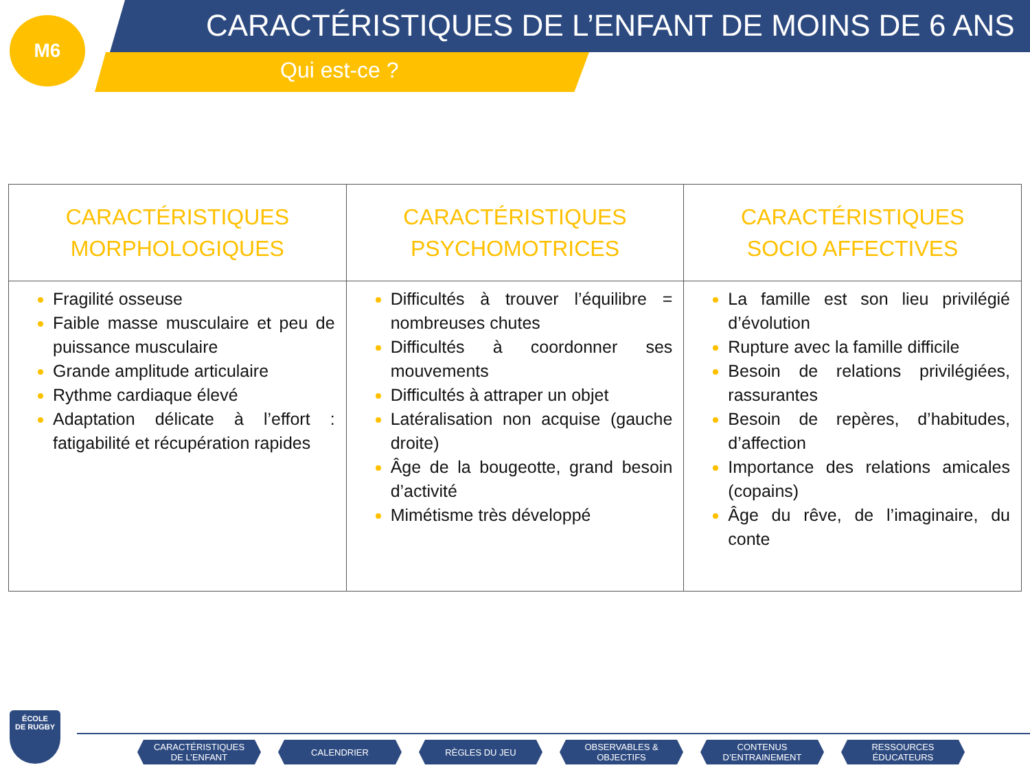M6
CARACTÉRISTIQUES DE L’ENFANT DE MOINS DE 6 ANS
Qui est-ce ?
| CARACTÉRISTIQUES MORPHOLOGIQUES | CARACTÉRISTIQUES PSYCHOMOTRICES | CARACTÉRISTIQUES SOCIO AFFECTIVES |
| --- | --- | --- |
| Fragilité osseuse Faible masse musculaire et peu de puissance musculaire Grande amplitude articulaire Rythme cardiaque élevé Adaptation délicate à l’effort : fatigabilité et récupération rapides | Difficultés à trouver l’équilibre = nombreuses chutes Difficultés à coordonner ses mouvements Difficultés à attraper un objet Latéralisation non acquise (gauche droite) Âge de la bougeotte, grand besoin d’activité Mimétisme très développé | La famille est son lieu privilégié d’évolution Rupture avec la famille difficile Besoin de relations privilégiées, rassurantes Besoin de repères, d’habitudes, d’affection Importance des relations amicales (copains) Âge du rêve, de l’imaginaire, du conte |
ÉCOLE
DE RUGBY
CARACTÉRISTIQUES
DE L’ENFANT
CALENDRIER RÈGLES DU JEU OBSERVABLES &
OBJECTIFS
CONTENUS
D’ENTRAINEMENT
RESSOURCES
ÉDUCATEURS